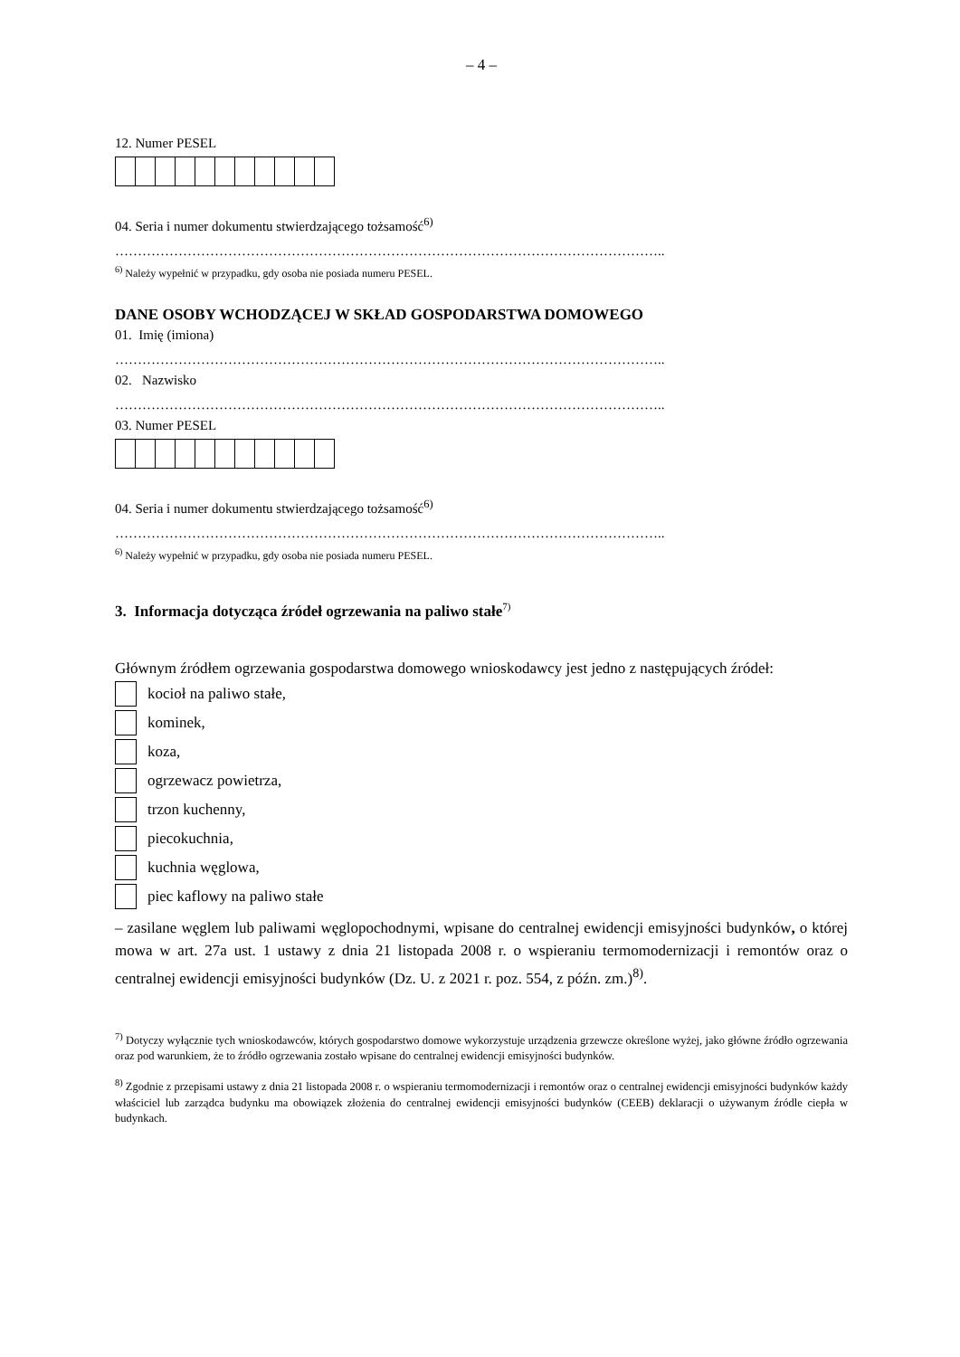– 4 –
12. Numer PESEL
04. Seria i numer dokumentu stwierdzającego tożsamość<sup>6)</sup>
…………………………………………………………………………………………………………..
<sup>6)</sup> Należy wypełnić w przypadku, gdy osoba nie posiada numeru PESEL.
DANE OSOBY WCHODZĄCEJ W SKŁAD GOSPODARSTWA DOMOWEGO
01. Imię (imiona)
…………………………………………………………………………………………………………..
02. Nazwisko
…………………………………………………………………………………………………………..
03. Numer PESEL
04. Seria i numer dokumentu stwierdzającego tożsamość<sup>6)</sup>
…………………………………………………………………………………………………………..
<sup>6)</sup> Należy wypełnić w przypadku, gdy osoba nie posiada numeru PESEL.
3. Informacja dotycząca źródeł ogrzewania na paliwo stałe<sup>7)</sup>
Głównym źródłem ogrzewania gospodarstwa domowego wnioskodawcy jest jedno z następujących źródeł:
kocioł na paliwo stałe,
kominek,
koza,
ogrzewacz powietrza,
trzon kuchenny,
piecokuchnia,
kuchnia węglowa,
piec kaflowy na paliwo stałe
– zasilane węglem lub paliwami węglopochodnymi, wpisane do centralnej ewidencji emisyjności budynków, o której mowa w art. 27a ust. 1 ustawy z dnia 21 listopada 2008 r. o wspieraniu termomodernizacji i remontów oraz o centralnej ewidencji emisyjności budynków (Dz. U. z 2021 r. poz. 554, z późn. zm.)<sup>8)</sup>.
<sup>7)</sup> Dotyczy wyłącznie tych wnioskodawców, których gospodarstwo domowe wykorzystuje urządzenia grzewcze określone wyżej, jako główne źródło ogrzewania oraz pod warunkiem, że to źródło ogrzewania zostało wpisane do centralnej ewidencji emisyjności budynków.
<sup>8)</sup> Zgodnie z przepisami ustawy z dnia 21 listopada 2008 r. o wspieraniu termomodernizacji i remontów oraz o centralnej ewidencji emisyjności budynków każdy właściciel lub zarządca budynku ma obowiązek złożenia do centralnej ewidencji emisyjności budynków (CEEB) deklaracji o używanym źródle ciepła w budynkach.